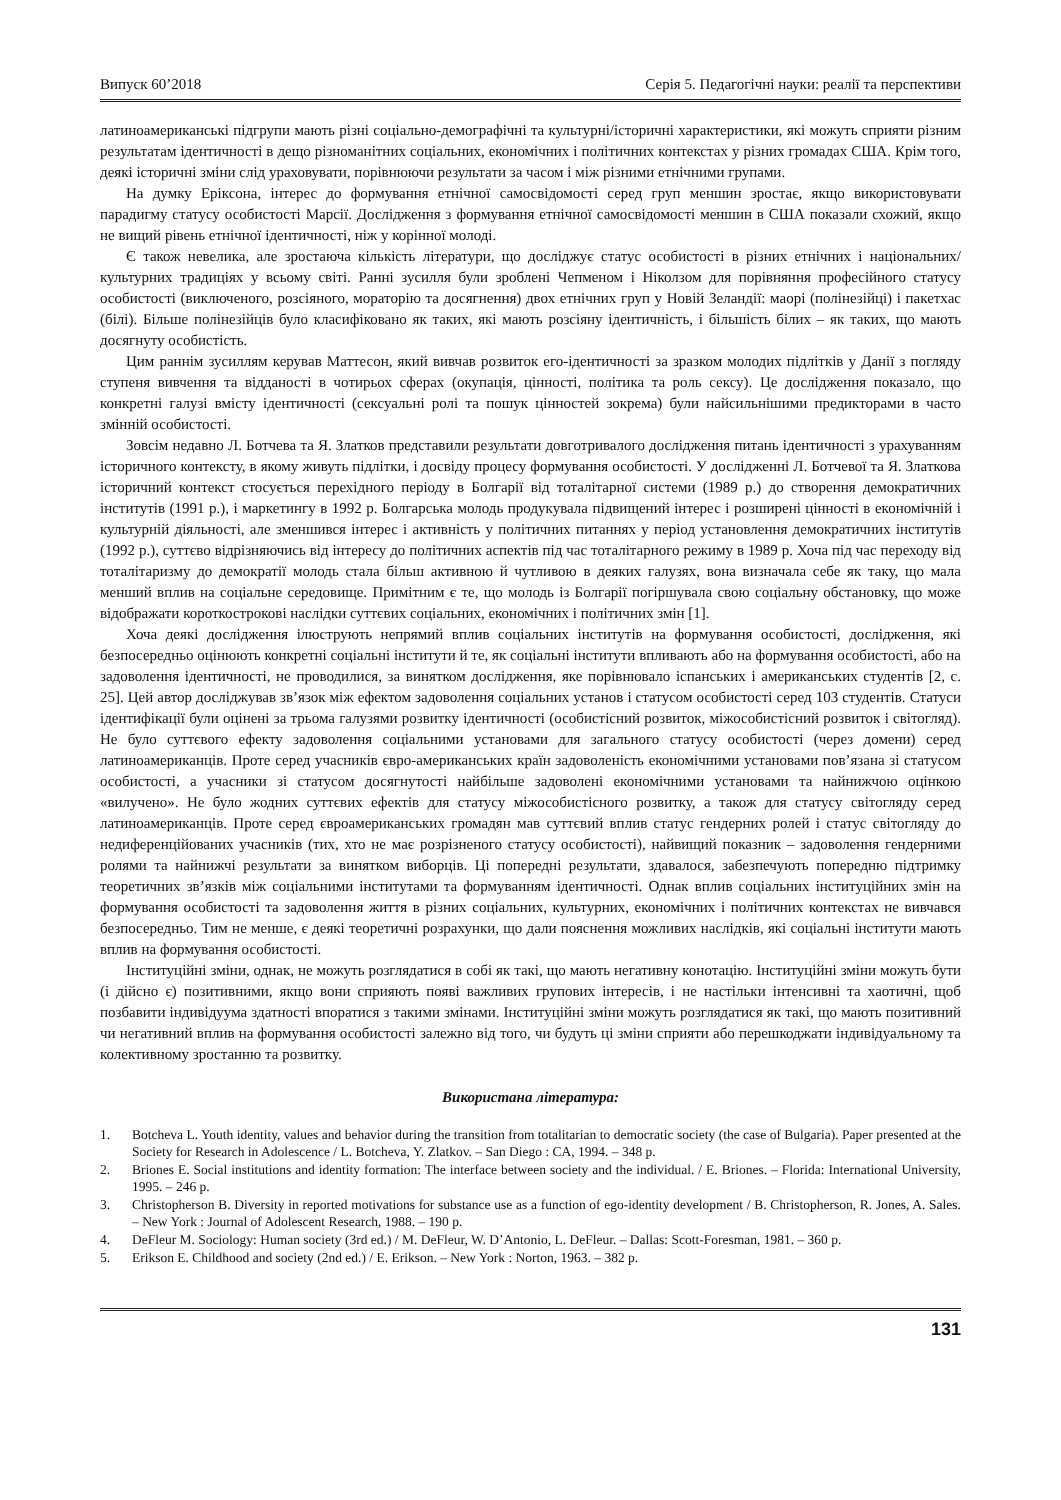Випуск 60’2018 Серія 5. Педагогічні науки: реалії та перспективи
латиноамериканські підгрупи мають різні соціально-демографічні та культурні/історичні характеристики, які можуть сприяти різним результатам ідентичності в дещо різноманітних соціальних, економічних і політичних контекстах у різних громадах США. Крім того, деякі історичні зміни слід ураховувати, порівнюючи результати за часом і між різними етнічними групами.
На думку Еріксона, інтерес до формування етнічної самосвідомості серед груп меншин зростає, якщо використовувати парадигму статусу особистості Марсії. Дослідження з формування етнічної самосвідомості меншин в США показали схожий, якщо не вищий рівень етнічної ідентичності, ніж у корінної молоді.
Є також невелика, але зростаюча кількість літератури, що досліджує статус особистості в різних етнічних і національних/культурних традиціях у всьому світі. Ранні зусилля були зроблені Чепменом і Ніколзом для порівняння професійного статусу особистості (виключеного, розсіяного, мораторію та досягнення) двох етнічних груп у Новій Зеландії: маорі (полінезійці) і пакетхас (білі). Більше полінезійців було класифіковано як таких, які мають розсіяну ідентичність, і більшість білих – як таких, що мають досягнуту особистість.
Цим раннім зусиллям керував Маттесон, який вивчав розвиток его-ідентичності за зразком молодих підлітків у Данії з погляду ступеня вивчення та відданості в чотирьох сферах (окупація, цінності, політика та роль сексу). Це дослідження показало, що конкретні галузі вмісту ідентичності (сексуальні ролі та пошук цінностей зокрема) були найсильнішими предикторами в часто змінній особистості.
Зовсім недавно Л. Ботчева та Я. Златков представили результати довготривалого дослідження питань ідентичності з урахуванням історичного контексту, в якому живуть підлітки, і досвіду процесу формування особистості. У дослідженні Л. Ботчевої та Я. Златкова історичний контекст стосується перехідного періоду в Болгарії від тоталітарної системи (1989 р.) до створення демократичних інститутів (1991 р.), і маркетингу в 1992 р. Болгарська молодь продукувала підвищений інтерес і розширені цінності в економічній і культурній діяльності, але зменшився інтерес і активність у політичних питаннях у період установлення демократичних інститутів (1992 р.), суттєво відрізняючись від інтересу до політичних аспектів під час тоталітарного режиму в 1989 р. Хоча під час переходу від тоталітаризму до демократії молодь стала більш активною й чутливою в деяких галузях, вона визначала себе як таку, що мала менший вплив на соціальне середовище. Примітним є те, що молодь із Болгарії погіршувала свою соціальну обстановку, що може відображати короткострокові наслідки суттєвих соціальних, економічних і політичних змін [1].
Хоча деякі дослідження ілюструють непрямий вплив соціальних інститутів на формування особистості, дослідження, які безпосередньо оцінюють конкретні соціальні інститути й те, як соціальні інститути впливають або на формування особистості, або на задоволення ідентичності, не проводилися, за винятком дослідження, яке порівнювало іспанських і американських студентів [2, с. 25]. Цей автор досліджував зв’язок між ефектом задоволення соціальних установ і статусом особистості серед 103 студентів. Статуси ідентифікації були оцінені за трьома галузями розвитку ідентичності (особистісний розвиток, міжособистісний розвиток і світогляд). Не було суттєвого ефекту задоволення соціальними установами для загального статусу особистості (через домени) серед латиноамериканців. Проте серед учасників євро-американських країн задоволеність економічними установами пов’язана зі статусом особистості, а учасники зі статусом досягнутості найбільше задоволені економічними установами та найнижчою оцінкою «вилучено». Не було жодних суттєвих ефектів для статусу міжособистісного розвитку, а також для статусу світогляду серед латиноамериканців. Проте серед євроамериканських громадян мав суттєвий вплив статус гендерних ролей і статус світогляду до недиференційованих учасників (тих, хто не має розрізненого статусу особистості), найвищий показник – задоволення гендерними ролями та найнижчі результати за винятком виборців. Ці попередні результати, здавалося, забезпечують попередню підтримку теоретичних зв’язків між соціальними інститутами та формуванням ідентичності. Однак вплив соціальних інституційних змін на формування особистості та задоволення життя в різних соціальних, культурних, економічних і політичних контекстах не вивчався безпосередньо. Тим не менше, є деякі теоретичні розрахунки, що дали пояснення можливих наслідків, які соціальні інститути мають вплив на формування особистості.
Інституційні зміни, однак, не можуть розглядатися в собі як такі, що мають негативну конотацію. Інституційні зміни можуть бути (і дійсно є) позитивними, якщо вони сприяють появі важливих групових інтересів, і не настільки інтенсивні та хаотичні, щоб позбавити індивідуума здатності впоратися з такими змінами. Інституційні зміни можуть розглядатися як такі, що мають позитивний чи негативний вплив на формування особистості залежно від того, чи будуть ці зміни сприяти або перешкоджати індивідуальному та колективному зростанню та розвитку.
Використана література:
1. Botcheva L. Youth identity, values and behavior during the transition from totalitarian to democratic society (the case of Bulgaria). Paper presented at the Society for Research in Adolescence / L. Botcheva, Y. Zlatkov. – San Diego : CA, 1994. – 348 p.
2. Briones E. Social institutions and identity formation: The interface between society and the individual. / E. Briones. – Florida: International University, 1995. – 246 p.
3. Christopherson B. Diversity in reported motivations for substance use as a function of ego-identity development / B. Christopherson, R. Jones, A. Sales. – New York : Journal of Adolescent Research, 1988. – 190 p.
4. DeFleur M. Sociology: Human society (3rd ed.) / M. DeFleur, W. D’Antonio, L. DeFleur. – Dallas: Scott-Foresman, 1981. – 360 p.
5. Erikson E. Childhood and society (2nd ed.) / E. Erikson. – New York : Norton, 1963. – 382 p.
131